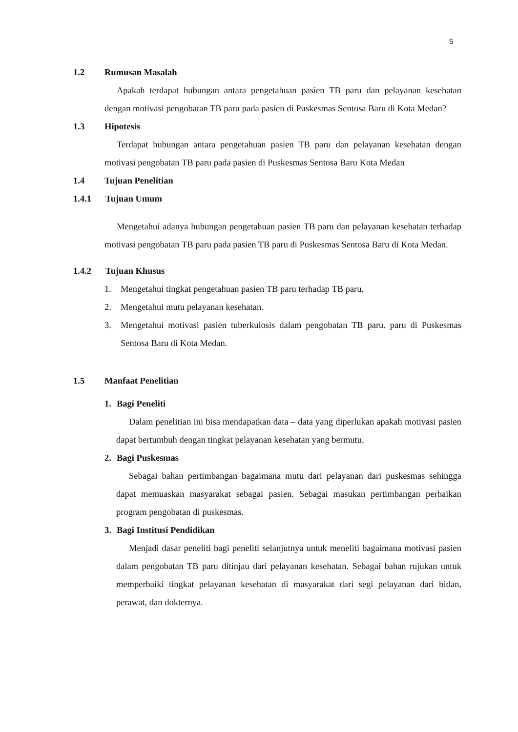5
1.2 Rumusan Masalah
Apakah terdapat hubungan antara pengetahuan pasien TB paru dan pelayanan kesehatan dengan motivasi pengobatan TB paru pada pasien di Puskesmas Sentosa Baru di Kota Medan?
1.3 Hipotesis
Terdapat hubungan antara pengetahuan pasien TB paru dan pelayanan kesehatan dengan motivasi pengobatan TB paru pada pasien di Puskesmas Sentosa Baru Kota Medan
1.4 Tujuan Penelitian
1.4.1 Tujuan Umum
Mengetahui adanya hubungan pengetahuan pasien TB paru dan pelayanan kesehatan terhadap motivasi pengobatan TB paru pada pasien TB paru di Puskesmas Sentosa Baru di Kota Medan.
1.4.2 Tujuan Khusus
1. Mengetahui tingkat pengetahuan pasien TB paru terhadap TB paru.
2. Mengetahui mutu pelayanan kesehatan.
3. Mengetahui motivasi pasien tuberkulosis dalam pengobatan TB paru. paru di Puskesmas Sentosa Baru di Kota Medan.
1.5 Manfaat Penelitian
1. Bagi Peneliti
Dalam penelitian ini bisa mendapatkan data – data yang diperlukan apakah motivasi pasien dapat bertumbuh dengan tingkat pelayanan kesehatan yang bermutu.
2. Bagi Puskesmas
Sebagai bahan pertimbangan bagaimana mutu dari pelayanan dari puskesmas sehingga dapat memuaskan masyarakat sebagai pasien. Sebagai masukan pertimbangan perbaikan program pengobatan di puskesmas.
3. Bagi Institusi Pendidikan
Menjadi dasar peneliti bagi peneliti selanjutnya untuk meneliti bagaimana motivasi pasien dalam pengobatan TB paru ditinjau dari pelayanan kesehatan. Sebagai bahan rujukan untuk memperbaiki tingkat pelayanan kesehatan di masyarakat dari segi pelayanan dari bidan, perawat, dan dokternya.